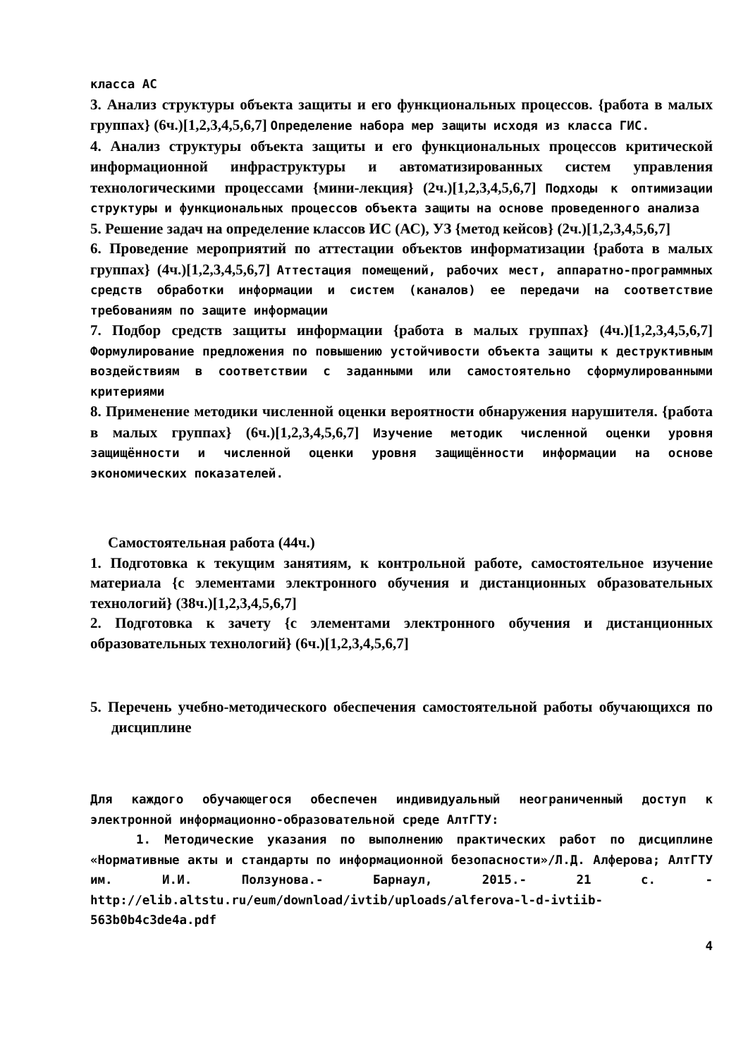класса АС
3. Анализ структуры объекта защиты и его функциональных процессов. {работа в малых группах} (6ч.)[1,2,3,4,5,6,7] Определение набора мер защиты исходя из класса ГИС.
4. Анализ структуры объекта защиты и его функциональных процессов критической информационной инфраструктуры и автоматизированных систем управления технологическими процессами {мини-лекция} (2ч.)[1,2,3,4,5,6,7] Подходы к оптимизации структуры и функциональных процессов объекта защиты на основе проведенного анализа
5. Решение задач на определение классов ИС (АС), УЗ {метод кейсов} (2ч.)[1,2,3,4,5,6,7]
6. Проведение мероприятий по аттестации объектов информатизации {работа в малых группах} (4ч.)[1,2,3,4,5,6,7] Аттестация помещений, рабочих мест, аппаратно-программных средств обработки информации и систем (каналов) ее передачи на соответствие требованиям по защите информации
7. Подбор средств защиты информации {работа в малых группах} (4ч.)[1,2,3,4,5,6,7] Формулирование предложения по повышению устойчивости объекта защиты к деструктивным воздействиям в соответствии с заданными или самостоятельно сформулированными критериями
8. Применение методики численной оценки вероятности обнаружения нарушителя. {работа в малых группах} (6ч.)[1,2,3,4,5,6,7] Изучение методик численной оценки уровня защищённости и численной оценки уровня защищённости информации на основе экономических показателей.
Самостоятельная работа (44ч.)
1. Подготовка к текущим занятиям, к контрольной работе, самостоятельное изучение материала {с элементами электронного обучения и дистанционных образовательных технологий} (38ч.)[1,2,3,4,5,6,7]
2. Подготовка к зачету {с элементами электронного обучения и дистанционных образовательных технологий} (6ч.)[1,2,3,4,5,6,7]
5. Перечень учебно-методического обеспечения самостоятельной работы обучающихся по дисциплине
Для каждого обучающегося обеспечен индивидуальный неограниченный доступ к электронной информационно-образовательной среде АлтГТУ:
1. Методические указания по выполнению практических работ по дисциплине «Нормативные акты и стандарты по информационной безопасности»/Л.Д. Алферова; АлтГТУ им. И.И. Ползунова.- Барнаул, 2015.- 21 с. - http://elib.altstu.ru/eum/download/ivtib/uploads/alferova-l-d-ivtiib-563b0b4c3de4a.pdf
4